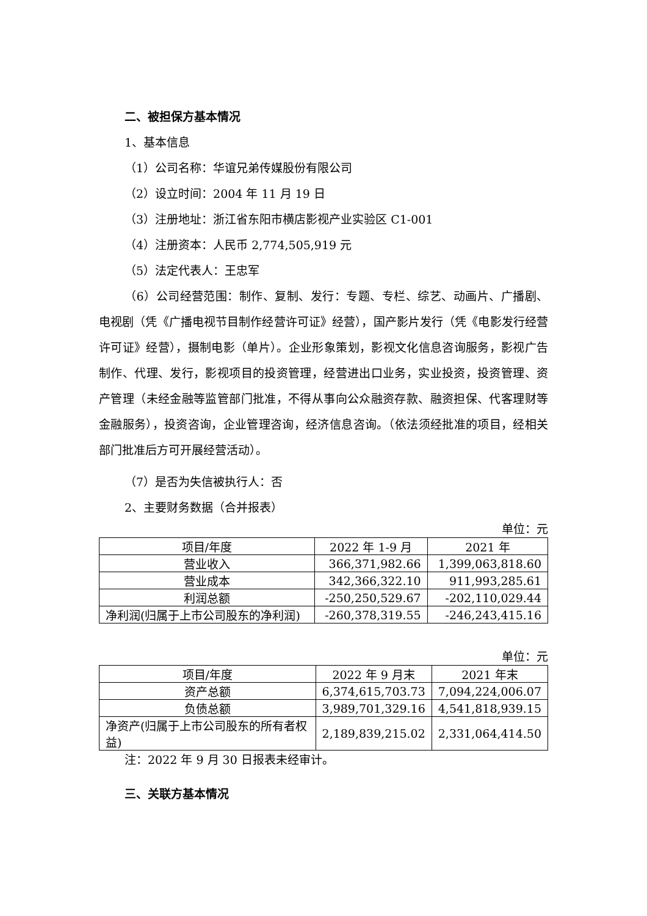二、被担保方基本情况
1、基本信息
（1）公司名称：华谊兄弟传媒股份有限公司
（2）设立时间：2004 年 11 月 19 日
（3）注册地址：浙江省东阳市横店影视产业实验区 C1-001
（4）注册资本：人民币 2,774,505,919 元
（5）法定代表人：王忠军
（6）公司经营范围：制作、复制、发行：专题、专栏、综艺、动画片、广播剧、电视剧（凭《广播电视节目制作经营许可证》经营），国产影片发行（凭《电影发行经营许可证》经营），摄制电影（单片）。企业形象策划，影视文化信息咨询服务，影视广告制作、代理、发行，影视项目的投资管理，经营进出口业务，实业投资，投资管理、资产管理（未经金融等监管部门批准，不得从事向公众融资存款、融资担保、代客理财等金融服务），投资咨询，企业管理咨询，经济信息咨询。（依法须经批准的项目，经相关部门批准后方可开展经营活动）。
（7）是否为失信被执行人：否
2、主要财务数据（合并报表）
单位：元
| 项目/年度 | 2022 年 1-9 月 | 2021 年 |
| --- | --- | --- |
| 营业收入 | 366,371,982.66 | 1,399,063,818.60 |
| 营业成本 | 342,366,322.10 | 911,993,285.61 |
| 利润总额 | -250,250,529.67 | -202,110,029.44 |
| 净利润(归属于上市公司股东的净利润) | -260,378,319.55 | -246,243,415.16 |
单位：元
| 项目/年度 | 2022 年 9 月末 | 2021 年末 |
| --- | --- | --- |
| 资产总额 | 6,374,615,703.73 | 7,094,224,006.07 |
| 负债总额 | 3,989,701,329.16 | 4,541,818,939.15 |
| 净资产(归属于上市公司股东的所有者权益) | 2,189,839,215.02 | 2,331,064,414.50 |
注：2022 年 9 月 30 日报表未经审计。
三、关联方基本情况